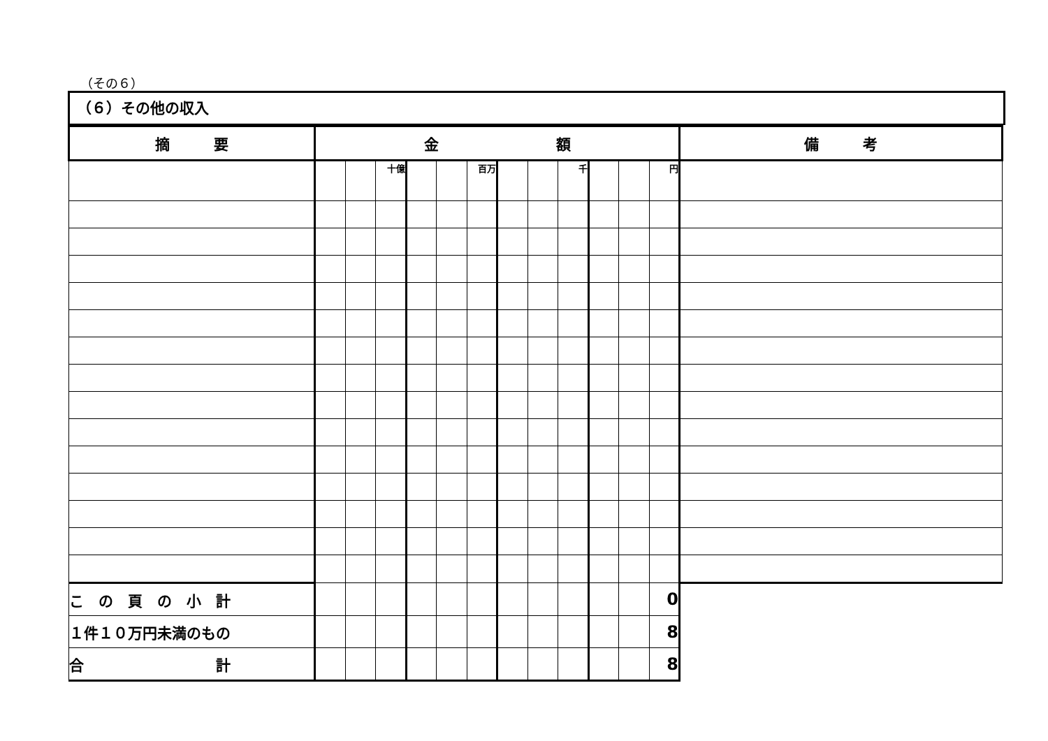（その６）
（６）その他の収入
| 摘 要 | 金 額 | | | | | | | | | | | | 備 考 |
| --- | --- | --- | --- | --- | --- | --- | --- | --- | --- | --- | --- | --- | --- |
| | | | 十億 | | | 百万 | | | 千 | | | 円 | |
| こ の 頁 の 小 計 | | | | | | | | | | | | 0 | |
| １件１０万円未満のもの | | | | | | | | | | | | 8 | |
| 合 計 | | | | | | | | | | | | 8 | |